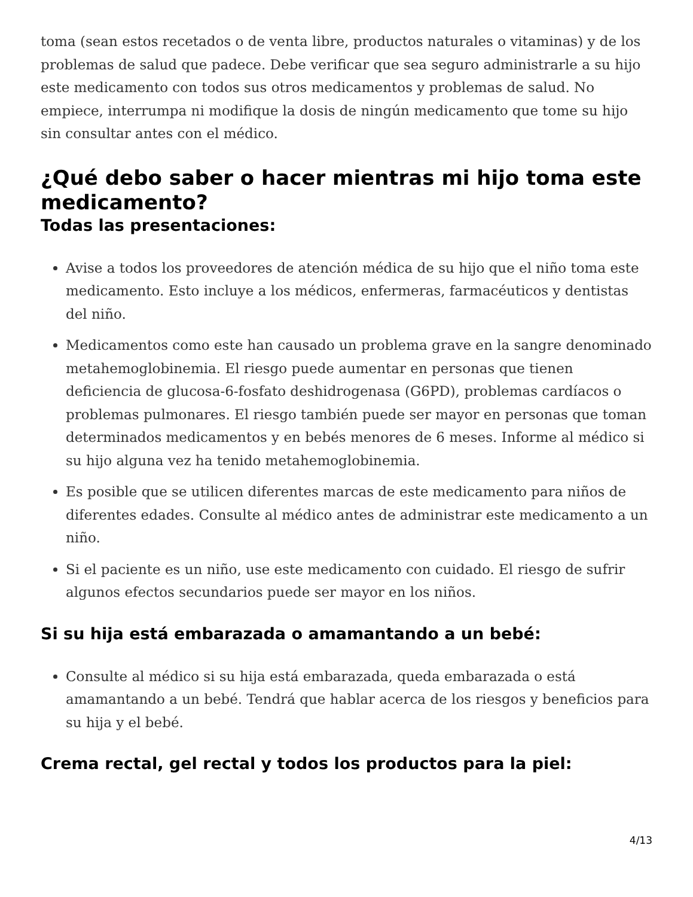toma (sean estos recetados o de venta libre, productos naturales o vitaminas) y de los problemas de salud que padece. Debe verificar que sea seguro administrarle a su hijo este medicamento con todos sus otros medicamentos y problemas de salud. No empiece, interrumpa ni modifique la dosis de ningún medicamento que tome su hijo sin consultar antes con el médico.
¿Qué debo saber o hacer mientras mi hijo toma este medicamento?
Todas las presentaciones:
Avise a todos los proveedores de atención médica de su hijo que el niño toma este medicamento. Esto incluye a los médicos, enfermeras, farmacéuticos y dentistas del niño.
Medicamentos como este han causado un problema grave en la sangre denominado metahemoglobinemia. El riesgo puede aumentar en personas que tienen deficiencia de glucosa-6-fosfato deshidrogenasa (G6PD), problemas cardíacos o problemas pulmonares. El riesgo también puede ser mayor en personas que toman determinados medicamentos y en bebés menores de 6 meses. Informe al médico si su hijo alguna vez ha tenido metahemoglobinemia.
Es posible que se utilicen diferentes marcas de este medicamento para niños de diferentes edades. Consulte al médico antes de administrar este medicamento a un niño.
Si el paciente es un niño, use este medicamento con cuidado. El riesgo de sufrir algunos efectos secundarios puede ser mayor en los niños.
Si su hija está embarazada o amamantando a un bebé:
Consulte al médico si su hija está embarazada, queda embarazada o está amamantando a un bebé. Tendrá que hablar acerca de los riesgos y beneficios para su hija y el bebé.
Crema rectal, gel rectal y todos los productos para la piel:
4/13